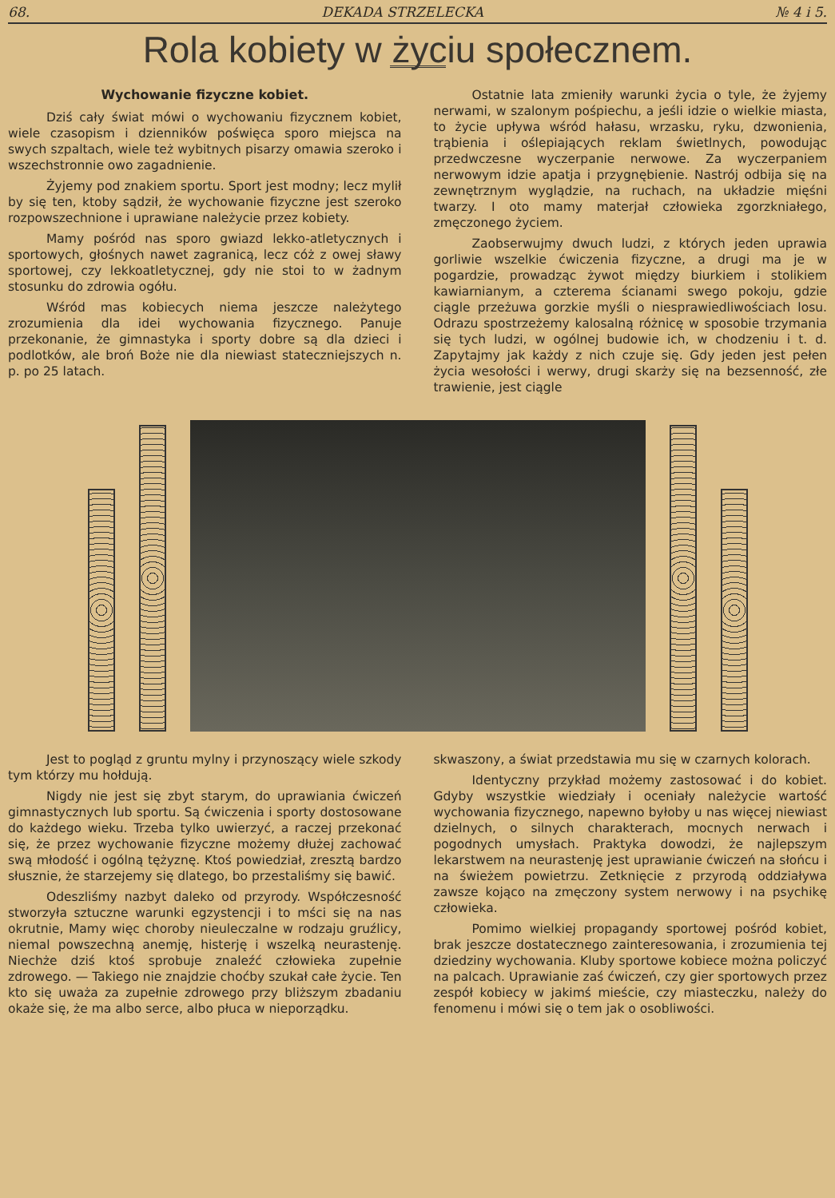68. DEKADA STRZELECKA № 4 i 5.
Rola kobiety w życiu społecznem.
Wychowanie fizyczne kobiet.
Dziś cały świat mówi o wychowaniu fizycznem kobiet, wiele czasopism i dzienników poświęca sporo miejsca na swych szpaltach, wiele też wybitnych pisarzy omawia szeroko i wszechstronnie owo zagadnienie.
Żyjemy pod znakiem sportu. Sport jest modny; lecz mylił by się ten, ktoby sądził, że wychowanie fizyczne jest szeroko rozpowszechnione i uprawiane należycie przez kobiety.
Mamy pośród nas sporo gwiazd lekko-atletycznych i sportowych, głośnych nawet zagranicą, lecz cóż z owej sławy sportowej, czy lekkoatletycznej, gdy nie stoi to w żadnym stosunku do zdrowia ogółu.
Wśród mas kobiecych niema jeszcze należytego zrozumienia dla idei wychowania fizycznego. Panuje przekonanie, że gimnastyka i sporty dobre są dla dzieci i podlotków, ale broń Boże nie dla niewiast stateczniejszych n. p. po 25 latach.
Ostatnie lata zmieniły warunki życia o tyle, że żyjemy nerwami, w szalonym pośpiechu, a jeśli idzie o wielkie miasta, to życie upływa wśród hałasu, wrzasku, ryku, dzwonienia, trąbienia i oślepiających reklam świetlnych, powodując przedwczesne wyczerpanie nerwowe. Za wyczerpaniem nerwowym idzie apatja i przygnębienie. Nastrój odbija się na zewnętrznym wyglądzie, na ruchach, na układzie mięśni twarzy. I oto mamy materjał człowieka zgorzkniałego, zmęczonego życiem.
Zaobserwujmy dwuch ludzi, z których jeden uprawia gorliwie wszelkie ćwiczenia fizyczne, a drugi ma je w pogardzie, prowadząc żywot między biurkiem i stolikiem kawiarnianym, a czterema ścianami swego pokoju, gdzie ciągle przeżuwa gorzkie myśli o niesprawiedliwościach losu. Odrazu spostrzeżemy kalosalną różnicę w sposobie trzymania się tych ludzi, w ogólnej budowie ich, w chodzeniu i t. d. Zapytajmy jak każdy z nich czuje się. Gdy jeden jest pełen życia wesołości i werwy, drugi skarży się na bezsenność, złe trawienie, jest ciągle
Jest to pogląd z gruntu mylny i przynoszący wiele szkody tym którzy mu hołdują.
Nigdy nie jest się zbyt starym, do uprawiania ćwiczeń gimnastycznych lub sportu. Są ćwiczenia i sporty dostosowane do każdego wieku. Trzeba tylko uwierzyć, a raczej przekonać się, że przez wychowanie fizyczne możemy dłużej zachować swą młodość i ogólną tężyznę. Ktoś powiedział, zresztą bardzo słusznie, że starzejemy się dlatego, bo przestaliśmy się bawić.
Odeszliśmy nazbyt daleko od przyrody. Współczesność stworzyła sztuczne warunki egzystencji i to mści się na nas okrutnie, Mamy więc choroby nieuleczalne w rodzaju gruźlicy, niemal powszechną anemję, histerję i wszelką neurastenję. Niechże dziś ktoś sprobuje znaleźć człowieka zupełnie zdrowego. — Takiego nie znajdzie choćby szukał całe życie. Ten kto się uważa za zupełnie zdrowego przy bliższym zbadaniu okaże się, że ma albo serce, albo płuca w nieporządku.
skwaszony, a świat przedstawia mu się w czarnych kolorach.
Identyczny przykład możemy zastosować i do kobiet. Gdyby wszystkie wiedziały i oceniały należycie wartość wychowania fizycznego, napewno byłoby u nas więcej niewiast dzielnych, o silnych charakterach, mocnych nerwach i pogodnych umysłach. Praktyka dowodzi, że najlepszym lekarstwem na neurastenję jest uprawianie ćwiczeń na słońcu i na świeżem powietrzu. Zetknięcie z przyrodą oddziaływa zawsze kojąco na zmęczony system nerwowy i na psychikę człowieka.
Pomimo wielkiej propagandy sportowej pośród kobiet, brak jeszcze dostatecznego zainteresowania, i zrozumienia tej dziedziny wychowania. Kluby sportowe kobiece można policzyć na palcach. Uprawianie zaś ćwiczeń, czy gier sportowych przez zespół kobiecy w jakimś mieście, czy miasteczku, należy do fenomenu i mówi się o tem jak o osobliwości.